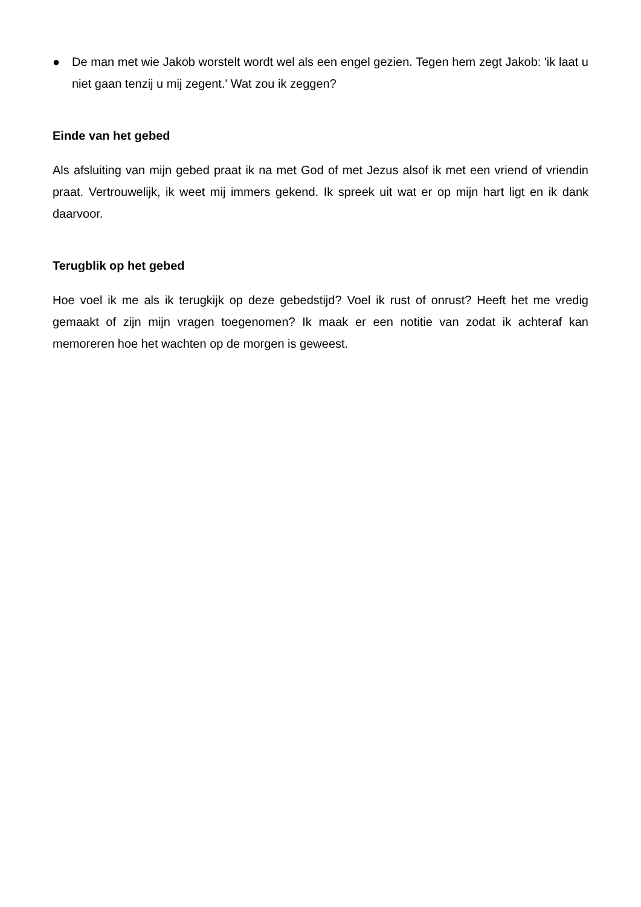● De man met wie Jakob worstelt wordt wel als een engel gezien. Tegen hem zegt Jakob: 'ik laat u niet gaan tenzij u mij zegent.' Wat zou ik zeggen?
Einde van het gebed
Als afsluiting van mijn gebed praat ik na met God of met Jezus alsof ik met een vriend of vriendin praat. Vertrouwelijk, ik weet mij immers gekend. Ik spreek uit wat er op mijn hart ligt en ik dank daarvoor.
Terugblik op het gebed
Hoe voel ik me als ik terugkijk op deze gebedstijd? Voel ik rust of onrust? Heeft het me vredig gemaakt of zijn mijn vragen toegenomen? Ik maak er een notitie van zodat ik achteraf kan memoreren hoe het wachten op de morgen is geweest.